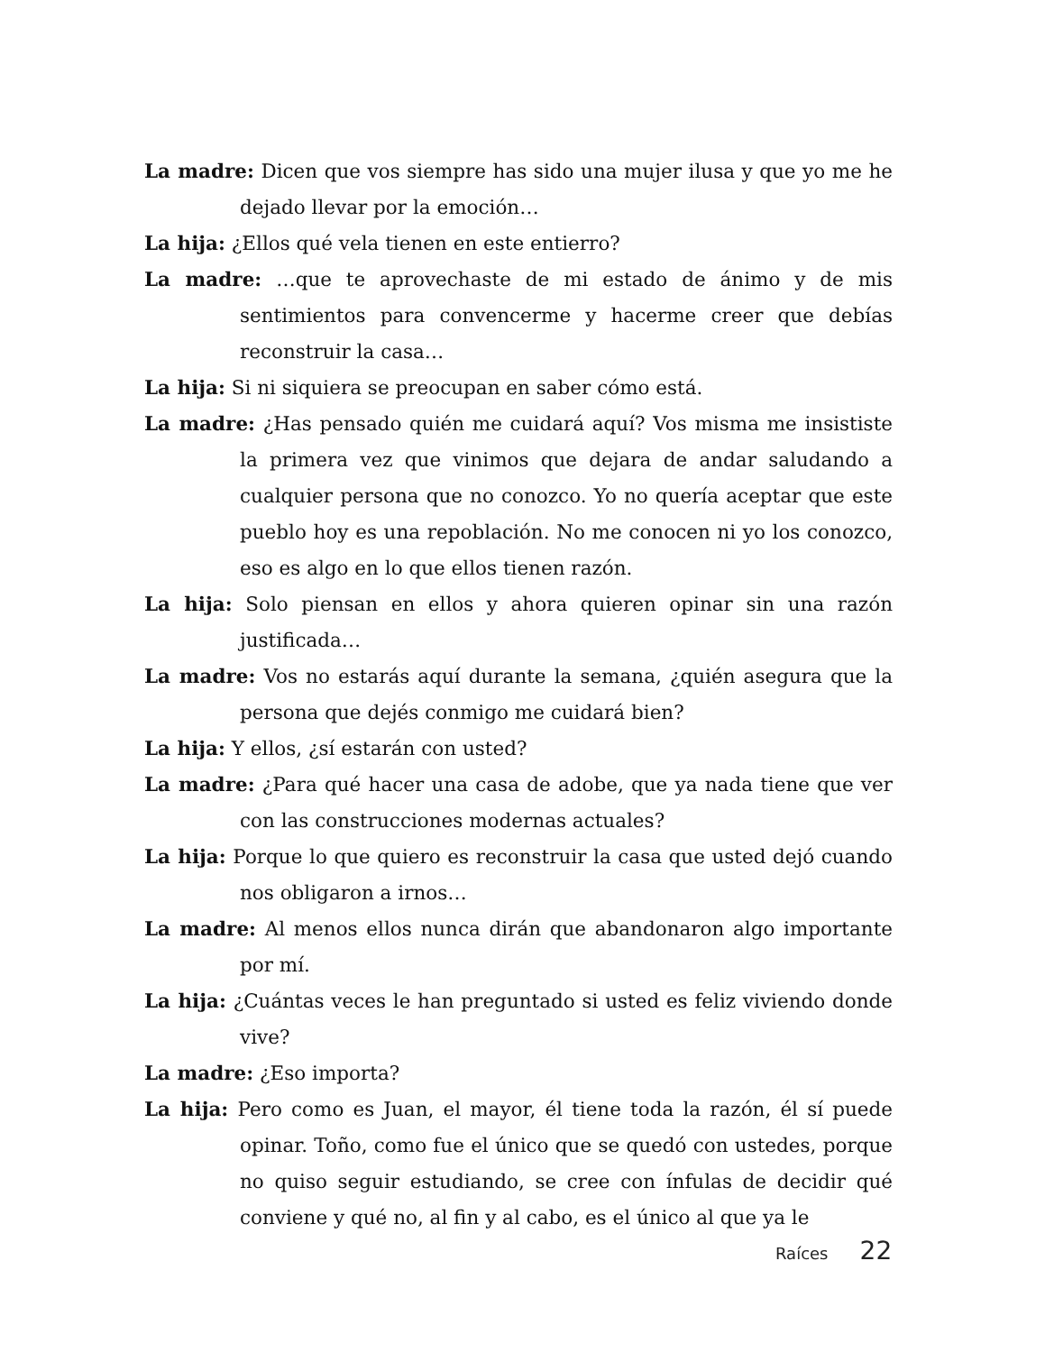La madre: Dicen que vos siempre has sido una mujer ilusa y que yo me he dejado llevar por la emoción…
La hija: ¿Ellos qué vela tienen en este entierro?
La madre: …que te aprovechaste de mi estado de ánimo y de mis sentimientos para convencerme y hacerme creer que debías reconstruir la casa…
La hija: Si ni siquiera se preocupan en saber cómo está.
La madre: ¿Has pensado quién me cuidará aquí? Vos misma me insististe la primera vez que vinimos que dejara de andar saludando a cualquier persona que no conozco. Yo no quería aceptar que este pueblo hoy es una repoblación. No me conocen ni yo los conozco, eso es algo en lo que ellos tienen razón.
La hija: Solo piensan en ellos y ahora quieren opinar sin una razón justificada…
La madre: Vos no estarás aquí durante la semana, ¿quién asegura que la persona que dejés conmigo me cuidará bien?
La hija: Y ellos, ¿sí estarán con usted?
La madre: ¿Para qué hacer una casa de adobe, que ya nada tiene que ver con las construcciones modernas actuales?
La hija: Porque lo que quiero es reconstruir la casa que usted dejó cuando nos obligaron a irnos…
La madre: Al menos ellos nunca dirán que abandonaron algo importante por mí.
La hija: ¿Cuántas veces le han preguntado si usted es feliz viviendo donde vive?
La madre: ¿Eso importa?
La hija: Pero como es Juan, el mayor, él tiene toda la razón, él sí puede opinar. Toño, como fue el único que se quedó con ustedes, porque no quiso seguir estudiando, se cree con ínfulas de decidir qué conviene y qué no, al fin y al cabo, es el único al que ya le
Raíces 22